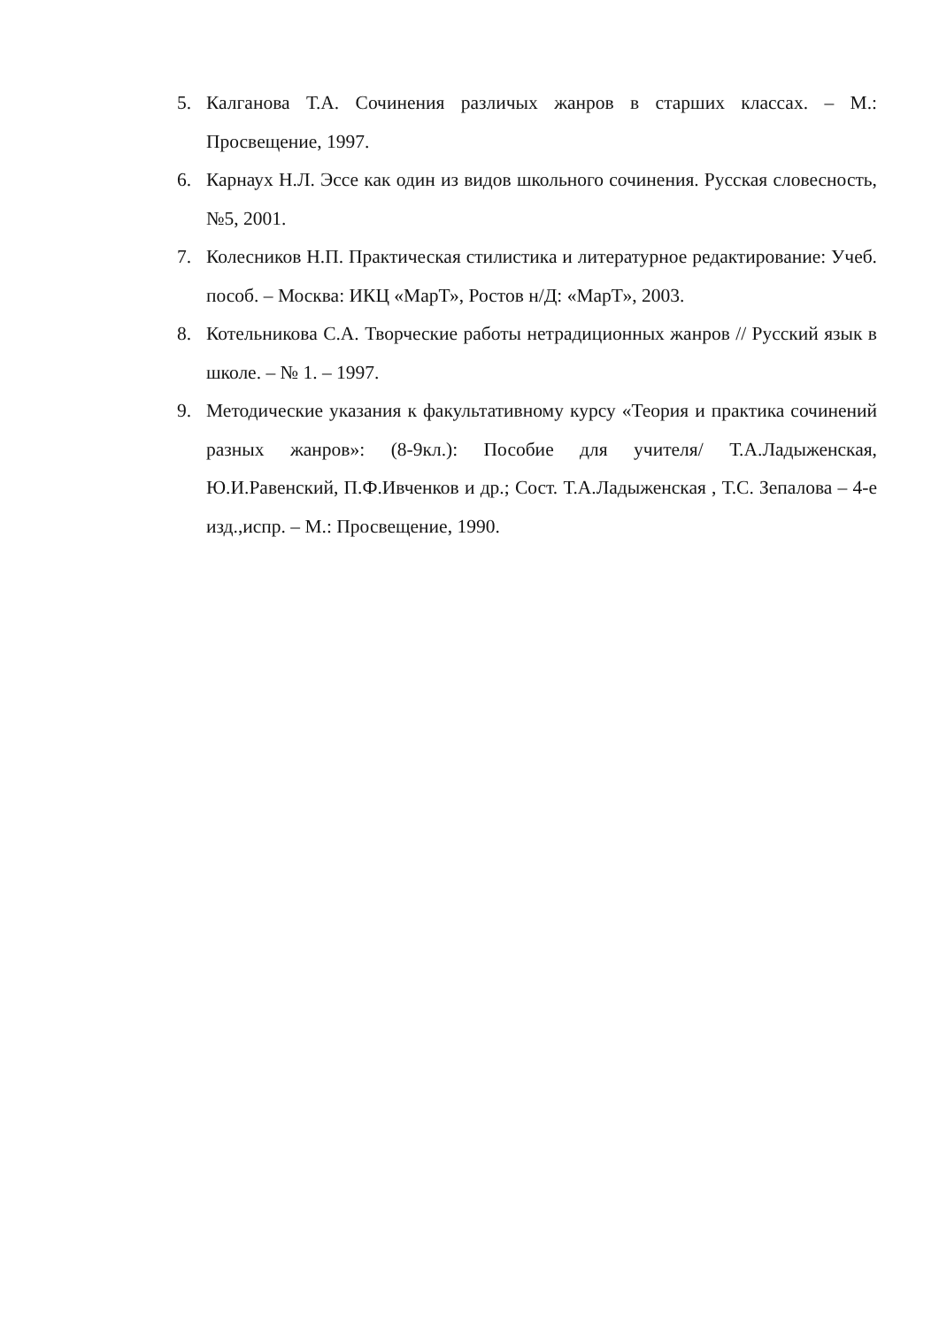5. Калганова Т.А. Сочинения различых жанров в старших классах. – М.: Просвещение, 1997.
6. Карнаух Н.Л. Эссе как один из видов школьного сочинения. Русская словесность, №5, 2001.
7. Колесников Н.П. Практическая стилистика и литературное редактирование: Учеб. пособ. – Москва: ИКЦ «МарТ», Ростов н/Д: «МарТ», 2003.
8. Котельникова С.А. Творческие работы нетрадиционных жанров // Русский язык в школе. – № 1. – 1997.
9. Методические указания к факультативному курсу «Теория и практика сочинений разных жанров»: (8-9кл.): Пособие для учителя/ Т.А.Ладыженская, Ю.И.Равенский, П.Ф.Ивченков и др.; Сост. Т.А.Ладыженская , Т.С. Зепалова – 4-е изд.,испр. – М.: Просвещение, 1990.